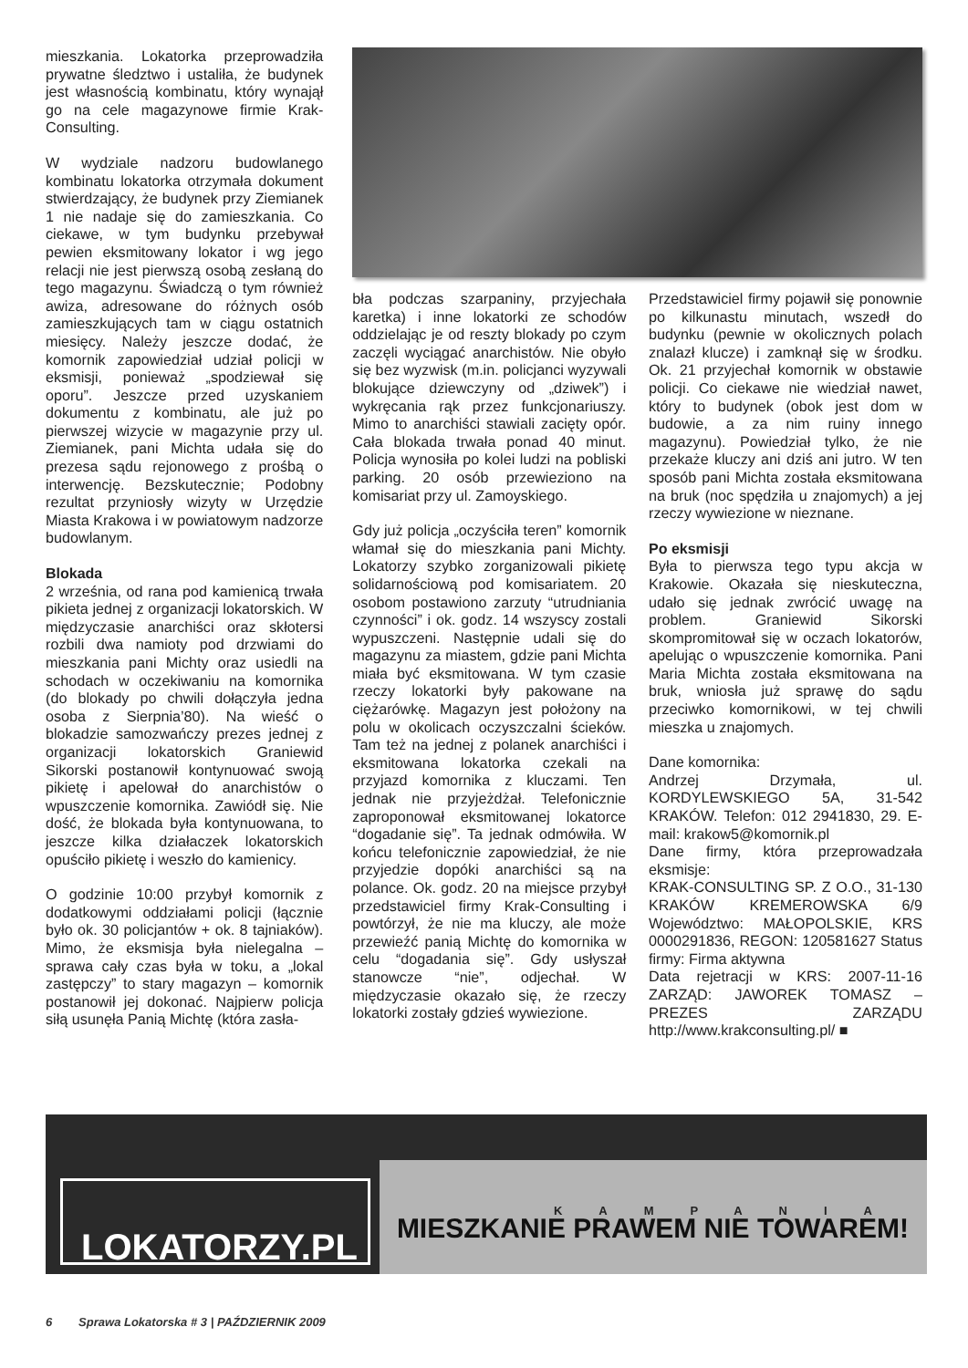mieszkania. Lokatorka przeprowadziła prywatne śledztwo i ustaliła, że budynek jest własnością kombinatu, który wynajął go na cele magazynowe firmie Krak-Consulting.
W wydziale nadzoru budowlanego kombinatu lokatorka otrzymała dokument stwierdzający, że budynek przy Ziemianek 1 nie nadaje się do zamieszkania. Co ciekawe, w tym budynku przebywał pewien eksmitowany lokator i wg jego relacji nie jest pierwszą osobą zesłaną do tego magazynu. Świadczą o tym również awiza, adresowane do różnych osób zamieszkujących tam w ciągu ostatnich miesięcy. Należy jeszcze dodać, że komornik zapowiedział udział policji w eksmisji, ponieważ „spodziewał się oporu”. Jeszcze przed uzyskaniem dokumentu z kombinatu, ale już po pierwszej wizycie w magazynie przy ul. Ziemianek, pani Michta udała się do prezesa sądu rejonowego z prośbą o interwencję. Bezskutecznie; Podobny rezultat przyniosły wizyty w Urzędzie Miasta Krakowa i w powiatowym nadzorze budowlanym.
Blokada
2 września, od rana pod kamienicą trwała pikieta jednej z organizacji lokatorskich. W międzyczasie anarchiści oraz skłotersi rozbili dwa namioty pod drzwiami do mieszkania pani Michty oraz usiedli na schodach w oczekiwaniu na komornika (do blokady po chwili dołączyła jedna osoba z Sierpnia’80). Na wieść o blokadzie samozwańczy prezes jednej z organizacji lokatorskich Graniewid Sikorski postanowił kontynuować swoją pikietę i apelował do anarchistów o wpuszczenie komornika. Zawiódł się. Nie dość, że blokada była kontynuowana, to jeszcze kilka działaczek lokatorskich opuściło pikietę i weszło do kamienicy.
O godzinie 10:00 przybył komornik z dodatkowymi oddziałami policji (łącznie było ok. 30 policjantów + ok. 8 tajniaków). Mimo, że eksmisja była nielegalna – sprawa cały czas była w toku, a „lokal zastępczy” to stary magazyn – komornik postanowił jej dokonać. Najpierw policja siłą usunęła Panią Michtę (która zasła-
bła podczas szarpaniny, przyjechała karetka) i inne lokatorki ze schodów oddzielając je od reszty blokady po czym zaczęli wyciągać anarchistów. Nie obyło się bez wyzwisk (m.in. policjanci wyzywali blokujące dziewczyny od „dziwek”) i wykręcania rąk przez funkcjonariuszy. Mimo to anarchiści stawiali zacięty opór. Cała blokada trwała ponad 40 minut. Policja wynosiła po kolei ludzi na pobliski parking. 20 osób przewieziono na komisariat przy ul. Zamoyskiego.
Gdy już policja „oczyściła teren” komornik włamał się do mieszkania pani Michty. Lokatorzy szybko zorganizowali pikietę solidarnościową pod komisariatem. 20 osobom postawiono zarzuty “utrudniania czynności” i ok. godz. 14 wszyscy zostali wypuszczeni. Następnie udali się do magazynu za miastem, gdzie pani Michta miała być eksmitowana. W tym czasie rzeczy lokatorki były pakowane na ciężarówkę. Magazyn jest położony na polu w okolicach oczyszczalni ścieków. Tam też na jednej z polanek anarchiści i eksmitowana lokatorka czekali na przyjazd komornika z kluczami. Ten jednak nie przyjeżdżał. Telefonicznie zaproponował eksmitowanej lokatorce “dogadanie się”. Ta jednak odmówiła. W końcu telefonicznie zapowiedział, że nie przyjedzie dopóki anarchiści są na polance. Ok. godz. 20 na miejsce przybył przedstawiciel firmy Krak-Consulting i powtórzył, że nie ma kluczy, ale może przewieźć panią Michtę do komornika w celu “dogadania się”. Gdy usłyszał stanowcze “nie”, odjechał. W międzyczasie okazało się, że rzeczy lokatorki zostały gdzieś wywiezione.
Przedstawiciel firmy pojawił się ponownie po kilkunastu minutach, wszedł do budynku (pewnie w okolicznych polach znalazł klucze) i zamknął się w środku. Ok. 21 przyjechał komornik w obstawie policji. Co ciekawe nie wiedział nawet, który to budynek (obok jest dom w budowie, a za nim ruiny innego magazynu). Powiedział tylko, że nie przekaże kluczy ani dziś ani jutro. W ten sposób pani Michta została eksmitowana na bruk (noc spędziła u znajomych) a jej rzeczy wywiezione w nieznane.
Po eksmisji
Była to pierwsza tego typu akcja w Krakowie. Okazała się nieskuteczna, udało się jednak zwrócić uwagę na problem. Graniewid Sikorski skompromitował się w oczach lokatorów, apelując o wpuszczenie komornika. Pani Maria Michta została eksmitowana na bruk, wniosła już sprawę do sądu przeciwko komornikowi, w tej chwili mieszka u znajomych.
Dane komornika:
Andrzej Drzymała, ul. KORDYLEWSKIEGO 5A, 31-542 KRAKÓW. Telefon: 012 2941830, 29. E-mail: krakow5@komornik.pl
Dane firmy, która przeprowadzała eksmisje:
KRAK-CONSULTING SP. Z O.O., 31-130 KRAKÓW KREMEROWSKA 6/9 Województwo: MAŁOPOLSKIE, KRS 0000291836, REGON: 120581627 Status firmy: Firma aktywna
Data rejetracji w KRS: 2007-11-16 ZARZĄD: JAWOREK TOMASZ – PREZES ZARZĄDU http://www.krakconsulting.pl/ ■
LOKATORZY.PL
KAMPANIA
MIESZKANIE PRAWEM NIE TOWAREM!
6 Sprawa Lokatorska # 3 | PAŹDZIERNIK 2009